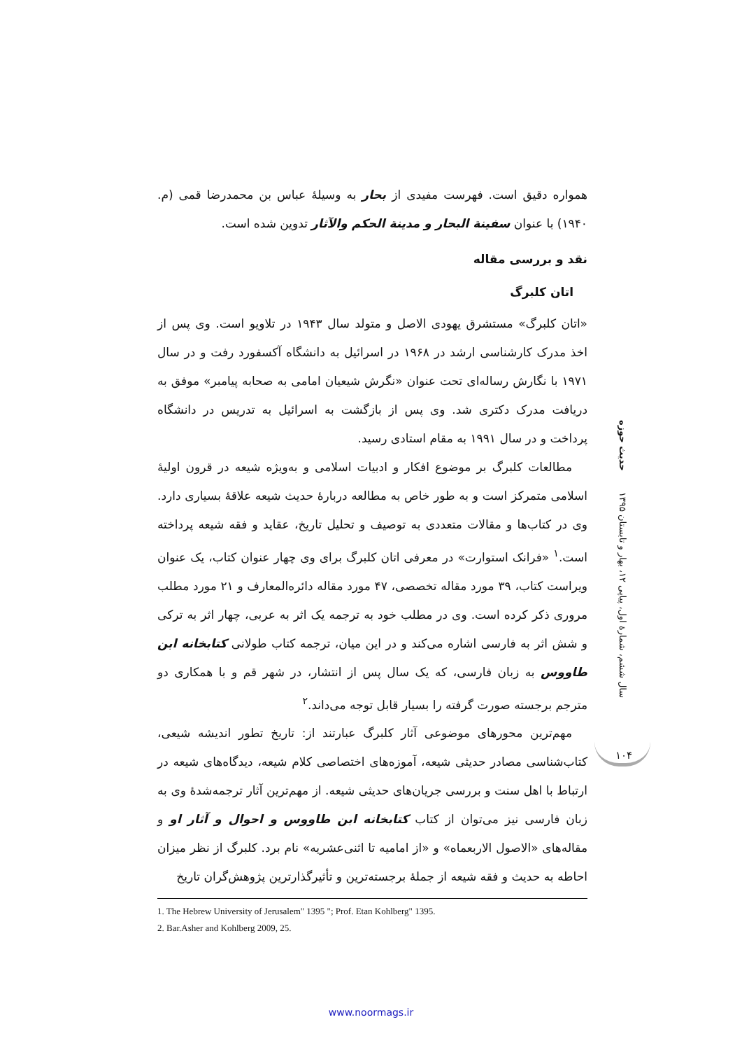همواره دقیق است. فهرست مفیدی از بحار به وسیلهٔ عباس بن محمدرضا قمی (م. ۱۹۴۰) با عنوان سفینة البحار و مدینة الحکم والآثار تدوین شده است.
نقد و بررسی مقاله
اتان کلبرگ
«اتان کلبرگ» مستشرق یهودی الاصل و متولد سال ۱۹۴۳ در تلاویو است. وی پس از اخذ مدرک کارشناسی ارشد در ۱۹۶۸ در اسرائیل به دانشگاه آکسفورد رفت و در سال ۱۹۷۱ با نگارش رساله‌ای تحت عنوان «نگرش شیعیان امامی به صحابه پیامبر» موفق به دریافت مدرک دکتری شد. وی پس از بازگشت به اسرائیل به تدریس در دانشگاه پرداخت و در سال ۱۹۹۱ به مقام استادی رسید.
مطالعات کلبرگ بر موضوع افکار و ادبیات اسلامی و به‌ویژه شیعه در قرون اولیهٔ اسلامی متمرکز است و به طور خاص به مطالعه دربارهٔ حدیث شیعه علاقهٔ بسیاری دارد. وی در کتاب‌ها و مقالات متعددی به توصیف و تحلیل تاریخ، عقاید و فقه شیعه پرداخته است.<sup>۱</sup> «فرانک استوارت» در معرفی اتان کلبرگ برای وی چهار عنوان کتاب، یک عنوان ویراست کتاب، ۳۹ مورد مقاله تخصصی، ۴۷ مورد مقاله دائره‌المعارف و ۲۱ مورد مطلب مروری ذکر کرده است. وی در مطلب خود به ترجمه یک اثر به عربی، چهار اثر به ترکی و شش اثر به فارسی اشاره می‌کند و در این میان، ترجمه کتاب طولانی کتابخانه ابن طاووس به زبان فارسی، که یک سال پس از انتشار، در شهر قم و با همکاری دو مترجم برجسته صورت گرفته را بسیار قابل توجه می‌داند.<sup>۲</sup>
مهم‌ترین محورهای موضوعی آثار کلبرگ عبارتند از: تاریخ تطور اندیشه شیعی، کتاب‌شناسی مصادر حدیثی شیعه، آموزه‌های اختصاصی کلام شیعه، دیدگاه‌های شیعه در ارتباط با اهل سنت و بررسی جریان‌های حدیثی شیعه. از مهم‌ترین آثار ترجمه‌شدهٔ وی به زبان فارسی نیز می‌توان از کتاب کتابخانه ابن طاووس و احوال و آثار او و مقاله‌های «الاصول الاربعماه» و «از امامیه تا اثنی‌عشریه» نام برد. کلبرگ از نظر میزان احاطه به حدیث و فقه شیعه از جملهٔ برجسته‌ترین و تأثیرگذارترین پژوهش‌گران تاریخ
1. The Hebrew University of Jerusalem" 1395 "; Prof. Etan Kohlberg" 1395.
2. Bar.Asher and Kohlberg 2009, 25.
حدیث حوزه
سال ششم، شمارهٔ اول، پیاپی ۱۲، بهار و تابستان ۱۳۹۵
۱۰۴
www.noormags.ir